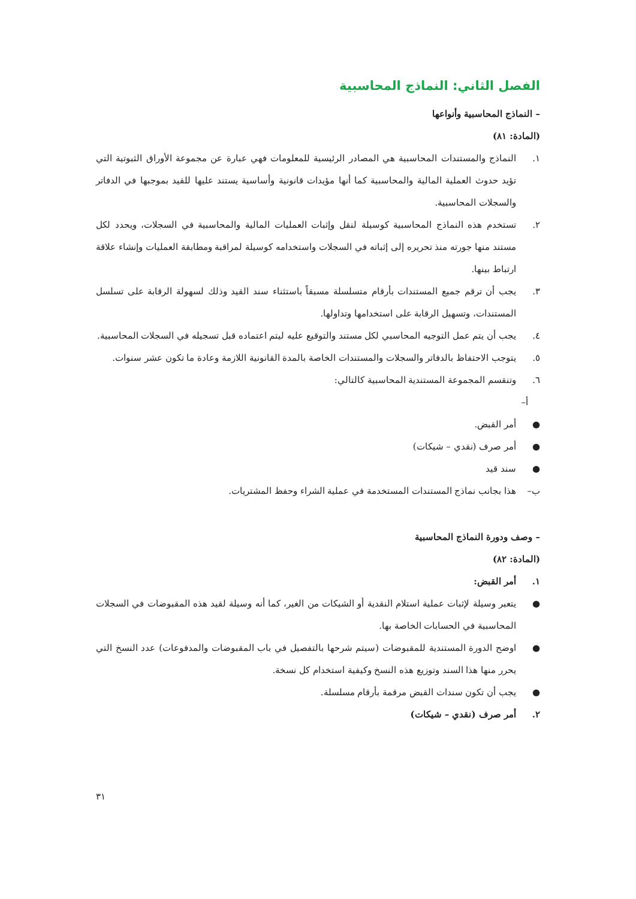الفصل الثاني: النماذج المحاسبية
– النماذج المحاسبية وأنواعها
(المادة: ٨١)
١. النماذج والمستندات المحاسبية هي المصادر الرئيسية للمعلومات فهي عبارة عن مجموعة الأوراق الثبوتية التي تؤيد حدوث العملية المالية والمحاسبية كما أنها مؤيدات قانونية وأساسية يستند عليها للقيد بموجبها في الدفاتر والسجلات المحاسبية.
٢. تستخدم هذه النماذج المحاسبية كوسيلة لنقل وإثبات العمليات المالية والمحاسبية في السجلات، ويحدد لكل مستند منها جورته منذ تحريره إلى إثباته في السجلات واستخدامه كوسيلة لمراقبة ومطابقة العمليات وإنشاء علاقة ارتباط بينها.
٣. يجب أن ترقم جميع المستندات بأرقام متسلسلة مسبقاً باستثناء سند القيد وذلك لسهولة الرقابة على تسلسل المستندات، وتسهيل الرقابة على استخدامها وتداولها.
٤. يجب أن يتم عمل التوجيه المحاسبي لكل مستند والتوقيع عليه ليتم اعتماده قبل تسجيله في السجلات المحاسبية.
٥. يتوجب الاحتفاظ بالدفاتر والسجلات والمستندات الخاصة بالمدة القانونية اللازمة وعادة ما تكون عشر سنوات.
٦. وتنقسم المجموعة المستندية المحاسبية كالتالي:
أ–
● أمر القبض.
● أمر صرف (نقدي – شيكات)
● سند قيد
ب– هذا بجانب نماذج المستندات المستخدمة في عملية الشراء وحفظ المشتريات.
– وصف ودورة النماذج المحاسبية
(المادة: ٨٢)
١. أمر القبض:
● يتعبر وسيلة لإثبات عملية استلام النقدية أو الشيكات من الغير، كما أنه وسيلة لقيد هذه المقبوضات في السجلات المحاسبية في الحسابات الخاصة بها.
● اوضح الدورة المستندية للمقبوضات (سيتم شرحها بالتفصيل في باب المقبوضات والمدفوعات) عدد النسخ التي يحرر منها هذا السند وتوزيع هذه النسخ وكيفية استخدام كل نسخة.
● يجب أن تكون سندات القبض مرقمة بأرقام مسلسلة.
٢. أمر صرف (نقدي – شيكات)
٣١